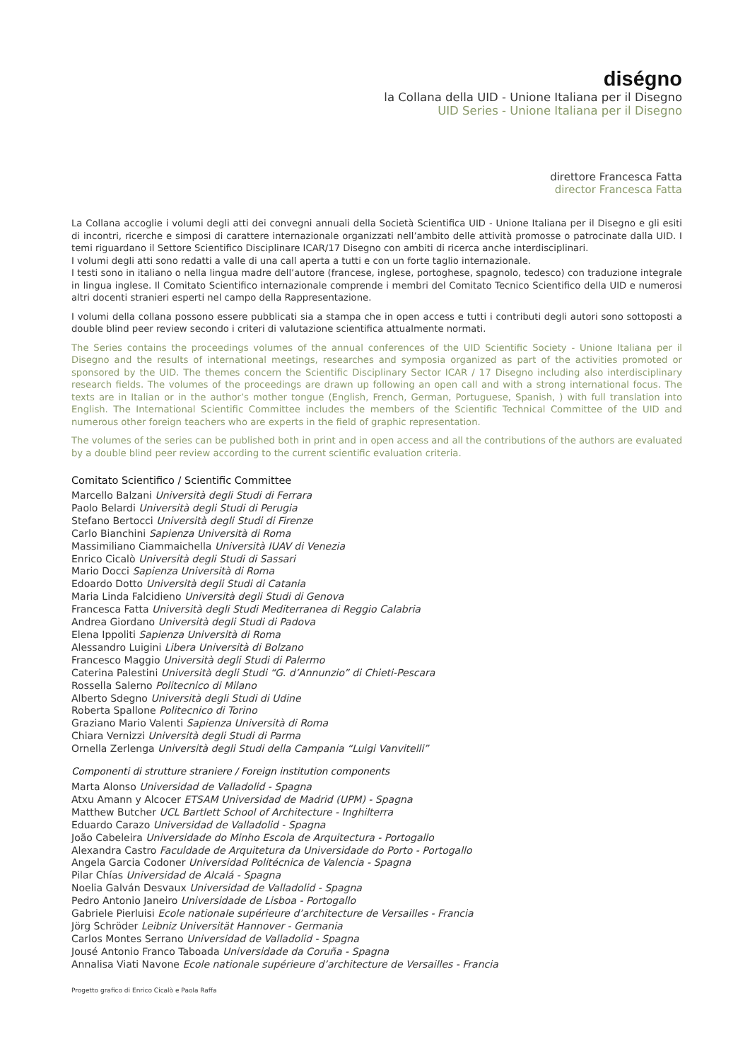diségno
la Collana della UID - Unione Italiana per il Disegno
UID Series - Unione Italiana per il Disegno
direttore Francesca Fatta
director Francesca Fatta
La Collana accoglie i volumi degli atti dei convegni annuali della Società Scientifica UID - Unione Italiana per il Disegno e gli esiti di incontri, ricerche e simposi di carattere internazionale organizzati nell’ambito delle attività promosse o patrocinate dalla UID. I temi riguardano il Settore Scientifico Disciplinare ICAR/17 Disegno con ambiti di ricerca anche interdisciplinari.
I volumi degli atti sono redatti a valle di una call aperta a tutti e con un forte taglio internazionale.
I testi sono in italiano o nella lingua madre dell’autore (francese, inglese, portoghese, spagnolo, tedesco) con traduzione integrale in lingua inglese. Il Comitato Scientifico internazionale comprende i membri del Comitato Tecnico Scientifico della UID e numerosi altri docenti stranieri esperti nel campo della Rappresentazione.
I volumi della collana possono essere pubblicati sia a stampa che in open access e tutti i contributi degli autori sono sottoposti a double blind peer review secondo i criteri di valutazione scientifica attualmente normati.
The Series contains the proceedings volumes of the annual conferences of the UID Scientific Society - Unione Italiana per il Disegno and the results of international meetings, researches and symposia organized as part of the activities promoted or sponsored by the UID. The themes concern the Scientific Disciplinary Sector ICAR / 17 Disegno including also interdisciplinary research fields. The volumes of the proceedings are drawn up following an open call and with a strong international focus. The texts are in Italian or in the author’s mother tongue (English, French, German, Portuguese, Spanish, ) with full translation into English. The International Scientific Committee includes the members of the Scientific Technical Committee of the UID and numerous other foreign teachers who are experts in the field of graphic representation.
The volumes of the series can be published both in print and in open access and all the contributions of the authors are evaluated by a double blind peer review according to the current scientific evaluation criteria.
Comitato Scientifico / Scientific Committee
Marcello Balzani Università degli Studi di Ferrara
Paolo Belardi Università degli Studi di Perugia
Stefano Bertocci Università degli Studi di Firenze
Carlo Bianchini Sapienza Università di Roma
Massimiliano Ciammaichella Università IUAV di Venezia
Enrico Cicalò Università degli Studi di Sassari
Mario Docci Sapienza Università di Roma
Edoardo Dotto Università degli Studi di Catania
Maria Linda Falcidieno Università degli Studi di Genova
Francesca Fatta Università degli Studi Mediterranea di Reggio Calabria
Andrea Giordano Università degli Studi di Padova
Elena Ippoliti Sapienza Università di Roma
Alessandro Luigini Libera Università di Bolzano
Francesco Maggio Università degli Studi di Palermo
Caterina Palestini Università degli Studi “G. d’Annunzio” di Chieti-Pescara
Rossella Salerno Politecnico di Milano
Alberto Sdegno Università degli Studi di Udine
Roberta Spallone Politecnico di Torino
Graziano Mario Valenti Sapienza Università di Roma
Chiara Vernizzi Università degli Studi di Parma
Ornella Zerlenga Università degli Studi della Campania “Luigi Vanvitelli”
Componenti di strutture straniere / Foreign institution components
Marta Alonso Universidad de Valladolid - Spagna
Atxu Amann y Alcocer ETSAM Universidad de Madrid (UPM) - Spagna
Matthew Butcher UCL Bartlett School of Architecture - Inghilterra
Eduardo Carazo Universidad de Valladolid - Spagna
João Cabeleira Universidade do Minho Escola de Arquitectura - Portogallo
Alexandra Castro Faculdade de Arquitetura da Universidade do Porto - Portogallo
Angela Garcia Codoner Universidad Politécnica de Valencia - Spagna
Pilar Chías Universidad de Alcalá - Spagna
Noelia Galván Desvaux Universidad de Valladolid - Spagna
Pedro Antonio Janeiro Universidade de Lisboa - Portogallo
Gabriele Pierluisi Ecole nationale supérieure d’architecture de Versailles - Francia
Jörg Schröder Leibniz Universität Hannover - Germania
Carlos Montes Serrano Universidad de Valladolid - Spagna
Jousé Antonio Franco Taboada Universidade da Coruña - Spagna
Annalisa Viati Navone Ecole nationale supérieure d’architecture de Versailles - Francia
Progetto grafico di Enrico Cicalò e Paola Raffa